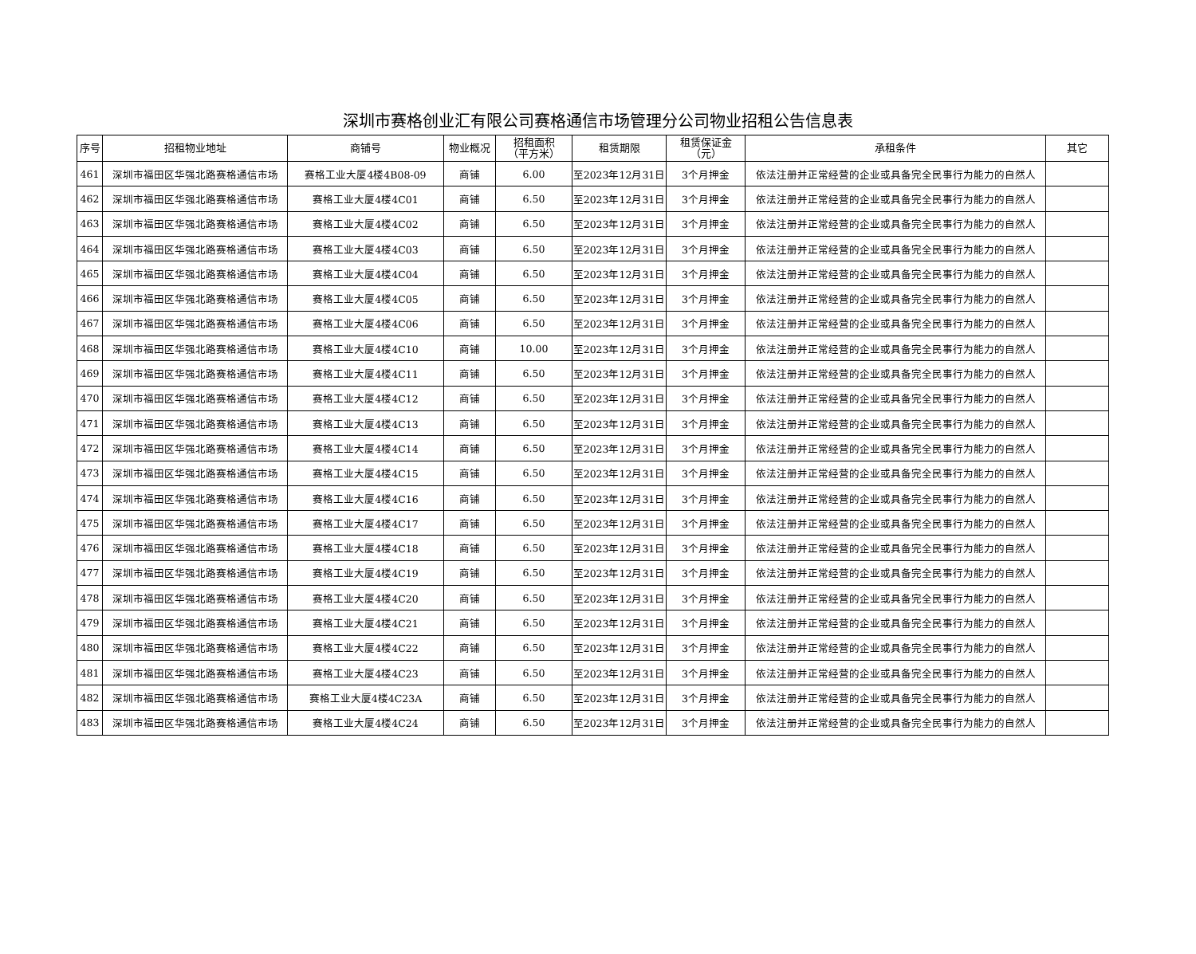深圳市赛格创业汇有限公司赛格通信市场管理分公司物业招租公告信息表
| 序号 | 招租物业地址 | 商铺号 | 物业概况 | 招租面积 （平方米） | 租赁期限 | 租赁保证金 （元） | 承租条件 | 其它 |
| --- | --- | --- | --- | --- | --- | --- | --- | --- |
| 461 | 深圳市福田区华强北路赛格通信市场 | 赛格工业大厦4楼4B08-09 | 商铺 | 6.00 | 至2023年12月31日 | 3个月押金 | 依法注册并正常经营的企业或具备完全民事行为能力的自然人 | |
| 462 | 深圳市福田区华强北路赛格通信市场 | 赛格工业大厦4楼4C01 | 商铺 | 6.50 | 至2023年12月31日 | 3个月押金 | 依法注册并正常经营的企业或具备完全民事行为能力的自然人 | |
| 463 | 深圳市福田区华强北路赛格通信市场 | 赛格工业大厦4楼4C02 | 商铺 | 6.50 | 至2023年12月31日 | 3个月押金 | 依法注册并正常经营的企业或具备完全民事行为能力的自然人 | |
| 464 | 深圳市福田区华强北路赛格通信市场 | 赛格工业大厦4楼4C03 | 商铺 | 6.50 | 至2023年12月31日 | 3个月押金 | 依法注册并正常经营的企业或具备完全民事行为能力的自然人 | |
| 465 | 深圳市福田区华强北路赛格通信市场 | 赛格工业大厦4楼4C04 | 商铺 | 6.50 | 至2023年12月31日 | 3个月押金 | 依法注册并正常经营的企业或具备完全民事行为能力的自然人 | |
| 466 | 深圳市福田区华强北路赛格通信市场 | 赛格工业大厦4楼4C05 | 商铺 | 6.50 | 至2023年12月31日 | 3个月押金 | 依法注册并正常经营的企业或具备完全民事行为能力的自然人 | |
| 467 | 深圳市福田区华强北路赛格通信市场 | 赛格工业大厦4楼4C06 | 商铺 | 6.50 | 至2023年12月31日 | 3个月押金 | 依法注册并正常经营的企业或具备完全民事行为能力的自然人 | |
| 468 | 深圳市福田区华强北路赛格通信市场 | 赛格工业大厦4楼4C10 | 商铺 | 10.00 | 至2023年12月31日 | 3个月押金 | 依法注册并正常经营的企业或具备完全民事行为能力的自然人 | |
| 469 | 深圳市福田区华强北路赛格通信市场 | 赛格工业大厦4楼4C11 | 商铺 | 6.50 | 至2023年12月31日 | 3个月押金 | 依法注册并正常经营的企业或具备完全民事行为能力的自然人 | |
| 470 | 深圳市福田区华强北路赛格通信市场 | 赛格工业大厦4楼4C12 | 商铺 | 6.50 | 至2023年12月31日 | 3个月押金 | 依法注册并正常经营的企业或具备完全民事行为能力的自然人 | |
| 471 | 深圳市福田区华强北路赛格通信市场 | 赛格工业大厦4楼4C13 | 商铺 | 6.50 | 至2023年12月31日 | 3个月押金 | 依法注册并正常经营的企业或具备完全民事行为能力的自然人 | |
| 472 | 深圳市福田区华强北路赛格通信市场 | 赛格工业大厦4楼4C14 | 商铺 | 6.50 | 至2023年12月31日 | 3个月押金 | 依法注册并正常经营的企业或具备完全民事行为能力的自然人 | |
| 473 | 深圳市福田区华强北路赛格通信市场 | 赛格工业大厦4楼4C15 | 商铺 | 6.50 | 至2023年12月31日 | 3个月押金 | 依法注册并正常经营的企业或具备完全民事行为能力的自然人 | |
| 474 | 深圳市福田区华强北路赛格通信市场 | 赛格工业大厦4楼4C16 | 商铺 | 6.50 | 至2023年12月31日 | 3个月押金 | 依法注册并正常经营的企业或具备完全民事行为能力的自然人 | |
| 475 | 深圳市福田区华强北路赛格通信市场 | 赛格工业大厦4楼4C17 | 商铺 | 6.50 | 至2023年12月31日 | 3个月押金 | 依法注册并正常经营的企业或具备完全民事行为能力的自然人 | |
| 476 | 深圳市福田区华强北路赛格通信市场 | 赛格工业大厦4楼4C18 | 商铺 | 6.50 | 至2023年12月31日 | 3个月押金 | 依法注册并正常经营的企业或具备完全民事行为能力的自然人 | |
| 477 | 深圳市福田区华强北路赛格通信市场 | 赛格工业大厦4楼4C19 | 商铺 | 6.50 | 至2023年12月31日 | 3个月押金 | 依法注册并正常经营的企业或具备完全民事行为能力的自然人 | |
| 478 | 深圳市福田区华强北路赛格通信市场 | 赛格工业大厦4楼4C20 | 商铺 | 6.50 | 至2023年12月31日 | 3个月押金 | 依法注册并正常经营的企业或具备完全民事行为能力的自然人 | |
| 479 | 深圳市福田区华强北路赛格通信市场 | 赛格工业大厦4楼4C21 | 商铺 | 6.50 | 至2023年12月31日 | 3个月押金 | 依法注册并正常经营的企业或具备完全民事行为能力的自然人 | |
| 480 | 深圳市福田区华强北路赛格通信市场 | 赛格工业大厦4楼4C22 | 商铺 | 6.50 | 至2023年12月31日 | 3个月押金 | 依法注册并正常经营的企业或具备完全民事行为能力的自然人 | |
| 481 | 深圳市福田区华强北路赛格通信市场 | 赛格工业大厦4楼4C23 | 商铺 | 6.50 | 至2023年12月31日 | 3个月押金 | 依法注册并正常经营的企业或具备完全民事行为能力的自然人 | |
| 482 | 深圳市福田区华强北路赛格通信市场 | 赛格工业大厦4楼4C23A | 商铺 | 6.50 | 至2023年12月31日 | 3个月押金 | 依法注册并正常经营的企业或具备完全民事行为能力的自然人 | |
| 483 | 深圳市福田区华强北路赛格通信市场 | 赛格工业大厦4楼4C24 | 商铺 | 6.50 | 至2023年12月31日 | 3个月押金 | 依法注册并正常经营的企业或具备完全民事行为能力的自然人 | |